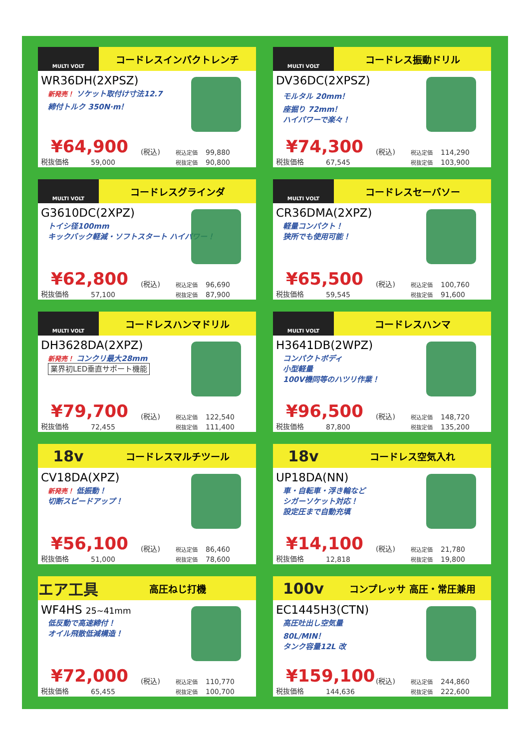MULTI VOLT
コードレスインパクトレンチ
WR36DH(2XPSZ)
新発売！ ソケット取付け寸法12.7
締付トルク 350N·m！
¥64,900 (税込) 税込定価 99,880 税抜価格 59,000 税抜定価 90,800
MULTI VOLT
コードレス振動ドリル
DV36DC(2XPSZ)
モルタル 20mm！
座掘り 72mm！
ハイパワーで楽々！
¥74,300 (税込) 税込定価 114,290 税抜価格 67,545 税抜定価 103,900
MULTI VOLT
コードレスグラインダ
G3610DC(2XPZ)
トイシ径100mm
キックバック軽減・ソフトスタート ハイパワー！
¥62,800 (税込) 税込定価 96,690 税抜価格 57,100 税抜定価 87,900
MULTI VOLT
コードレスセーバソー
CR36DMA(2XPZ)
軽量コンパクト！
狭所でも使用可能！
¥65,500 (税込) 税込定価 100,760 税抜価格 59,545 税抜定価 91,600
MULTI VOLT
コードレスハンマドリル
DH3628DA(2XPZ)
新発売！ コンクリ最大28mm
業界初LED垂直サポート機能
¥79,700 (税込) 税込定価 122,540 税抜価格 72,455 税抜定価 111,400
MULTI VOLT
コードレスハンマ
H3641DB(2WPZ)
コンパクトボディ
小型軽量
100V機同等のハツリ作業！
¥96,500 (税込) 税込定価 148,720 税抜価格 87,800 税抜定価 135,200
18v
コードレスマルチツール
CV18DA(XPZ)
新発売！ 低振動！
切断スピードアップ！
¥56,100 (税込) 税込定価 86,460 税抜価格 51,000 税抜定価 78,600
18v
コードレス空気入れ
UP18DA(NN)
車・自転車・浮き輪など
シガーソケット対応！
設定圧まで自動充填
¥14,100 (税込) 税込定価 21,780 税抜価格 12,818 税抜定価 19,800
エア工具
高圧ねじ打機
WF4HS 25~41mm
低反動で高速締付！
オイル飛散低減構造！
¥72,000 (税込) 税込定価 110,770 税抜価格 65,455 税抜定価 100,700
100v
コンプレッサ 高圧・常圧兼用
EC1445H3(CTN)
高圧吐出し空気量
80L/MIN！
タンク容量12L 改
¥159,100 (税込) 税込定価 244,860 税抜価格 144,636 税抜定価 222,600